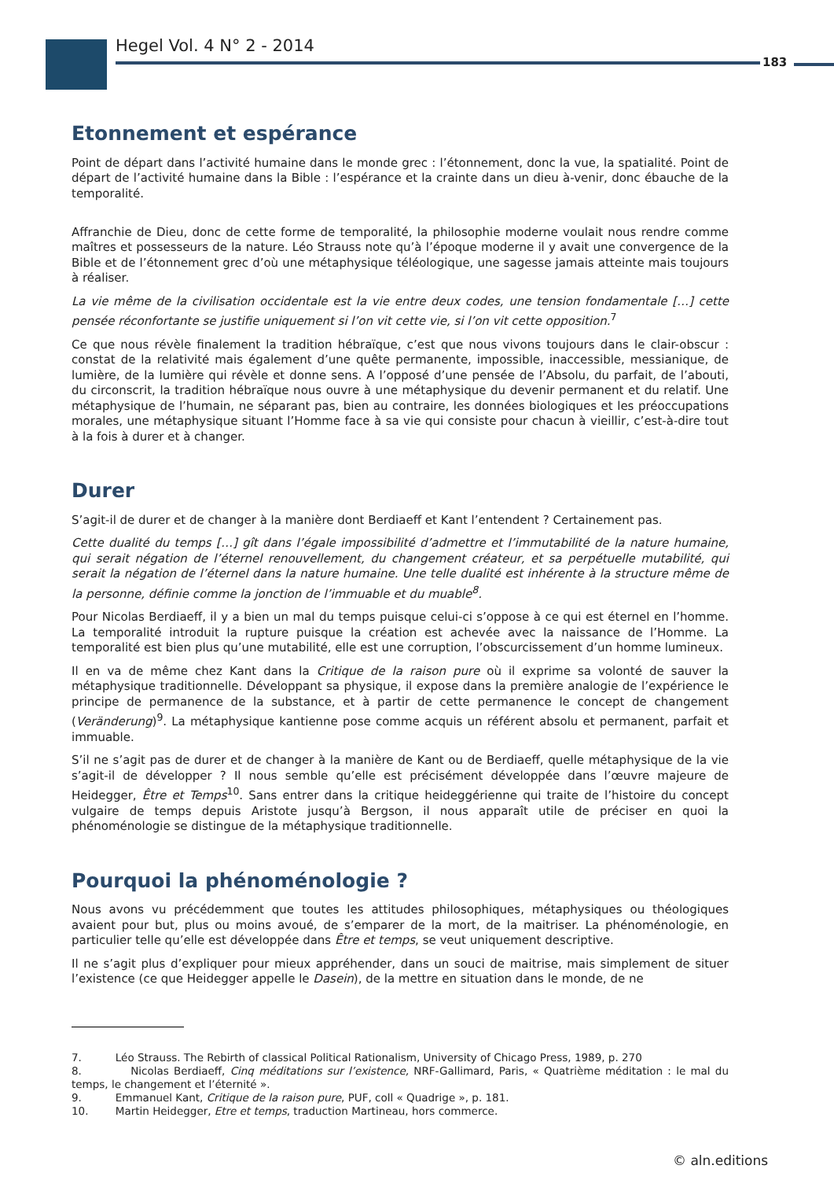Hegel Vol. 4 N° 2 - 2014
183
Etonnement et espérance
Point de départ dans l’activité humaine dans le monde grec : l’étonnement, donc la vue, la spatialité. Point de départ de l’activité humaine dans la Bible : l’espérance et la crainte dans un dieu à-venir, donc ébauche de la temporalité.
Affranchie de Dieu, donc de cette forme de temporalité, la philosophie moderne voulait nous rendre comme maîtres et possesseurs de la nature. Léo Strauss note qu’à l’époque moderne il y avait une convergence de la Bible et de l’étonnement grec d’où une métaphysique téléologique, une sagesse jamais atteinte mais toujours à réaliser.
La vie même de la civilisation occidentale est la vie entre deux codes, une tension fondamentale […] cette pensée réconfortante se justifie uniquement si l’on vit cette vie, si l’on vit cette opposition.<sup>7</sup>
Ce que nous révèle finalement la tradition hébraïque, c’est que nous vivons toujours dans le clair-obscur : constat de la relativité mais également d’une quête permanente, impossible, inaccessible, messianique, de lumière, de la lumière qui révèle et donne sens. A l’opposé d’une pensée de l’Absolu, du parfait, de l’abouti, du circonscrit, la tradition hébraïque nous ouvre à une métaphysique du devenir permanent et du relatif. Une métaphysique de l’humain, ne séparant pas, bien au contraire, les données biologiques et les préoccupations morales, une métaphysique situant l’Homme face à sa vie qui consiste pour chacun à vieillir, c’est-à-dire tout à la fois à durer et à changer.
Durer
S’agit-il de durer et de changer à la manière dont Berdiaeff et Kant l’entendent ? Certainement pas.
Cette dualité du temps […] gît dans l’égale impossibilité d’admettre et l’immutabilité de la nature humaine, qui serait négation de l’éternel renouvellement, du changement créateur, et sa perpétuelle mutabilité, qui serait la négation de l’éternel dans la nature humaine. Une telle dualité est inhérente à la structure même de la personne, définie comme la jonction de l’immuable et du muable<sup>8</sup>.
Pour Nicolas Berdiaeff, il y a bien un mal du temps puisque celui-ci s’oppose à ce qui est éternel en l’homme. La temporalité introduit la rupture puisque la création est achevée avec la naissance de l’Homme. La temporalité est bien plus qu’une mutabilité, elle est une corruption, l’obscurcissement d’un homme lumineux.
Il en va de même chez Kant dans la Critique de la raison pure où il exprime sa volonté de sauver la métaphysique traditionnelle. Développant sa physique, il expose dans la première analogie de l’expérience le principe de permanence de la substance, et à partir de cette permanence le concept de changement (Veränderung)<sup>9</sup>. La métaphysique kantienne pose comme acquis un référent absolu et permanent, parfait et immuable.
S’il ne s’agit pas de durer et de changer à la manière de Kant ou de Berdiaeff, quelle métaphysique de la vie s’agit-il de développer ? Il nous semble qu’elle est précisément développée dans l’œuvre majeure de Heidegger, Être et Temps<sup>10</sup>. Sans entrer dans la critique heideggérienne qui traite de l’histoire du concept vulgaire de temps depuis Aristote jusqu’à Bergson, il nous apparaît utile de préciser en quoi la phénoménologie se distingue de la métaphysique traditionnelle.
Pourquoi la phénoménologie ?
Nous avons vu précédemment que toutes les attitudes philosophiques, métaphysiques ou théologiques avaient pour but, plus ou moins avoué, de s’emparer de la mort, de la maitriser. La phénoménologie, en particulier telle qu’elle est développée dans Être et temps, se veut uniquement descriptive.
Il ne s’agit plus d’expliquer pour mieux appréhender, dans un souci de maitrise, mais simplement de situer l’existence (ce que Heidegger appelle le Dasein), de la mettre en situation dans le monde, de ne
7. Léo Strauss. The Rebirth of classical Political Rationalism, University of Chicago Press, 1989, p. 270
8. Nicolas Berdiaeff, Cinq méditations sur l’existence, NRF-Gallimard, Paris, « Quatrième méditation : le mal du temps, le changement et l’éternité ».
9. Emmanuel Kant, Critique de la raison pure, PUF, coll « Quadrige », p. 181.
10. Martin Heidegger, Etre et temps, traduction Martineau, hors commerce.
© aln.editions